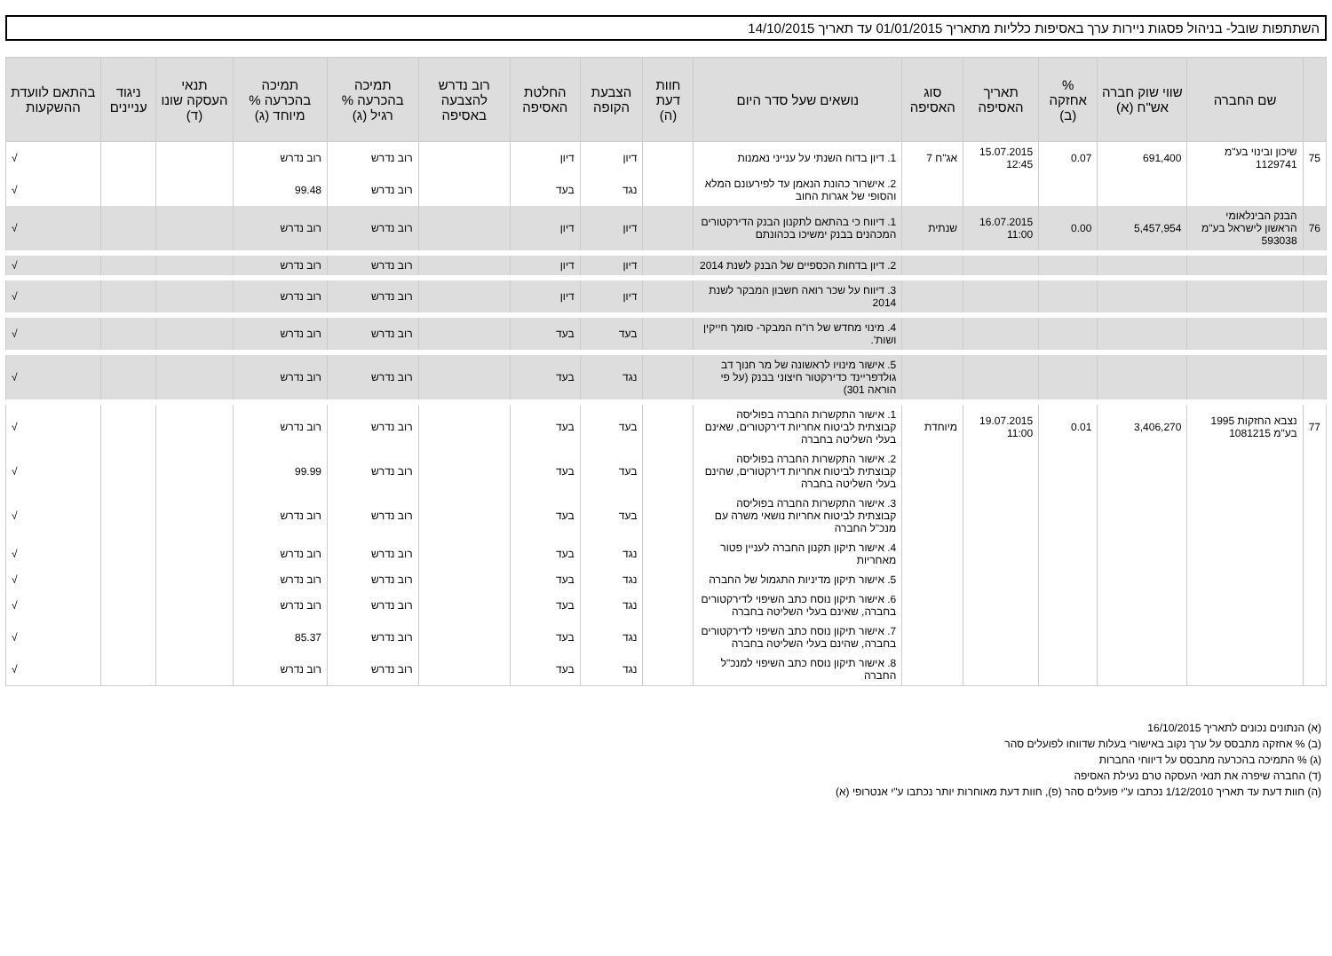השתתפות שובל- בניהול פסגות ניירות ערך באסיפות כלליות מתאריך 01/01/2015 עד תאריך 14/10/2015
| | שם החברה | שווי שוק חברה אש"ח (א) | % אחזקה (ב) | תאריך האסיפה | סוג האסיפה | נושאים שעל סדר היום | חוות דעת (ה) | הצבעת הקופה | החלטת האסיפה | רוב נדרש להצבעה באסיפה | תמיכה בהכרעה % רגיל (ג) | תמיכה בהכרעה % מיוחד (ג) | תנאי העסקה שונו (ד) | ניגוד עניינים | בהתאם לוועדת ההשקעות |
| --- | --- | --- | --- | --- | --- | --- | --- | --- | --- | --- | --- | --- | --- | --- | --- |
| 75 | שיכון ובינוי בע"מ 1129741 | 691,400 | 0.07 | 15.07.2015 12:45 | אג"ח 7 | 1. דיון בדוח השנתי על ענייני נאמנות | | דיון | דיון | | רוב נדרש | רוב נדרש | | | √ |
| | | | | | | 2. אישרור כהונת הנאמן עד לפירעונם המלא והסופי של אגרות החוב | | נגד | בעד | | רוב נדרש | 99.48 | | | √ |
| 76 | הבנק הבינלאומי הראשון לישראל בע"מ 593038 | 5,457,954 | 0.00 | 16.07.2015 11:00 | שנתית | 1. דיווח כי בהתאם לתקנון הבנק הדירקטורים המכהנים בבנק ימשיכו בכהונתם | | דיון | דיון | | רוב נדרש | רוב נדרש | | | √ |
| | | | | | | 2. דיון בדחות הכספיים של הבנק לשנת 2014 | | דיון | דיון | | רוב נדרש | רוב נדרש | | | √ |
| | | | | | | 3. דיווח על שכר רואה חשבון המבקר לשנת 2014 | | דיון | דיון | | רוב נדרש | רוב נדרש | | | √ |
| | | | | | | 4. מינוי מחדש של רו"ח המבקר- סומך חייקין ושות'. | | בעד | בעד | | רוב נדרש | רוב נדרש | | | √ |
| | | | | | | 5. אישור מינויו לראשונה של מר חנוך דב גולדפריינד כדירקטור חיצוני בבנק (על פי הוראה 301) | | נגד | בעד | | רוב נדרש | רוב נדרש | | | √ |
| 77 | נצבא החזקות 1995 בע"מ 1081215 | 3,406,270 | 0.01 | 19.07.2015 11:00 | מיוחדת | 1. אישור התקשרות החברה בפוליסה קבוצתית לביטוח אחריות דירקטורים, שאינם בעלי השליטה בחברה | | בעד | בעד | | רוב נדרש | רוב נדרש | | | √ |
| | | | | | | 2. אישור התקשרות החברה בפוליסה קבוצתית לביטוח אחריות דירקטורים, שהינם בעלי השליטה בחברה | | בעד | בעד | | רוב נדרש | 99.99 | | | √ |
| | | | | | | 3. אישור התקשרות החברה בפוליסה קבוצתית לביטוח אחריות נושאי משרה עם מנכ"ל החברה | | בעד | בעד | | רוב נדרש | רוב נדרש | | | √ |
| | | | | | | 4. אישור תיקון תקנון החברה לעניין פטור מאחריות | | נגד | בעד | | רוב נדרש | רוב נדרש | | | √ |
| | | | | | | 5. אישור תיקון מדיניות התגמול של החברה | | נגד | בעד | | רוב נדרש | רוב נדרש | | | √ |
| | | | | | | 6. אישור תיקון נוסח כתב השיפוי לדירקטורים בחברה, שאינם בעלי השליטה בחברה | | נגד | בעד | | רוב נדרש | רוב נדרש | | | √ |
| | | | | | | 7. אישור תיקון נוסח כתב השיפוי לדירקטורים בחברה, שהינם בעלי השליטה בחברה | | נגד | בעד | | רוב נדרש | 85.37 | | | √ |
| | | | | | | 8. אישור תיקון נוסח כתב השיפוי למנכ"ל החברה | | נגד | בעד | | רוב נדרש | רוב נדרש | | | √ |
(א) הנתונים נכונים לתאריך 16/10/2015
(ב) % אחזקה מתבסס על ערך נקוב באישורי בעלות שדווחו לפועלים סהר
(ג) % התמיכה בהכרעה מתבסס על דיווחי החברות
(ד) החברה שיפרה את תנאי העסקה טרם נעילת האסיפה
(ה) חוות דעת עד תאריך 1/12/2010 נכתבו ע"י פועלים סהר (פ), חוות דעת מאוחרות יותר נכתבו ע"י אנטרופי (א)